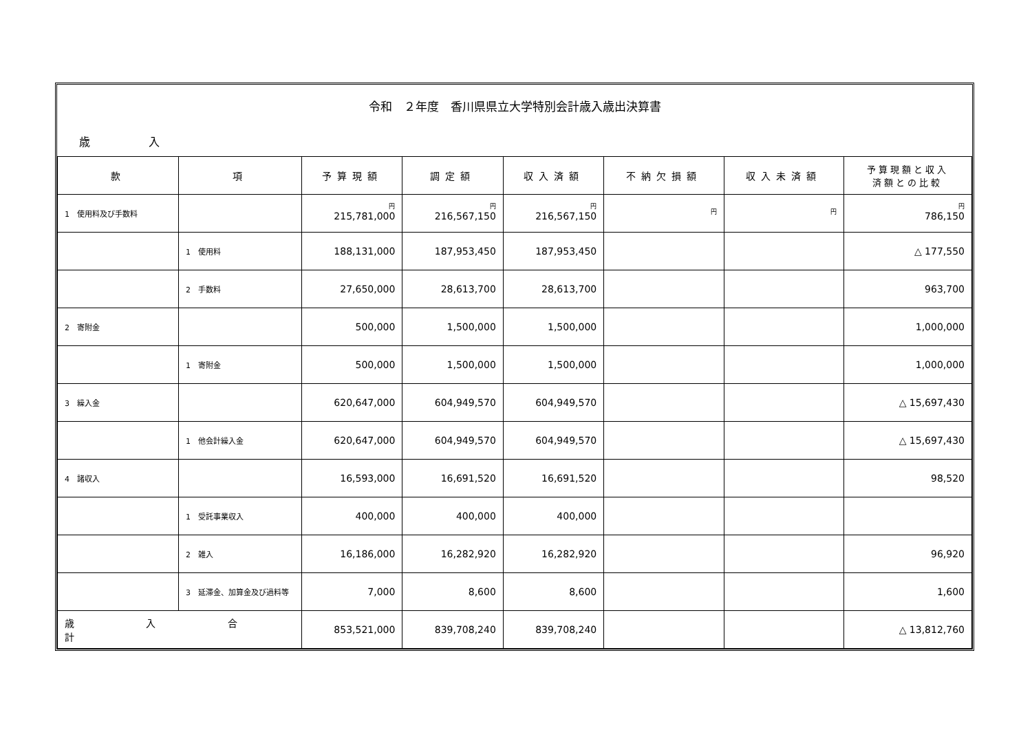令和　２年度　香川県県立大学特別会計歳入歳出決算書
歳 入
| 款 | 項 | 予算現額 | 調定額 | 収入済額 | 不納欠損額 | 収入未済額 | 予算現額と収入 済額との比較 |
| --- | --- | --- | --- | --- | --- | --- | --- |
| 1 使用料及び手数料 | | 円 215,781,000 | 円 216,567,150 | 円 216,567,150 | 円 | 円 | 円 786,150 |
| | 1 使用料 | 188,131,000 | 187,953,450 | 187,953,450 | | | △ 177,550 |
| | 2 手数料 | 27,650,000 | 28,613,700 | 28,613,700 | | | 963,700 |
| 2 寄附金 | | 500,000 | 1,500,000 | 1,500,000 | | | 1,000,000 |
| | 1 寄附金 | 500,000 | 1,500,000 | 1,500,000 | | | 1,000,000 |
| 3 繰入金 | | 620,647,000 | 604,949,570 | 604,949,570 | | | △ 15,697,430 |
| | 1 他会計繰入金 | 620,647,000 | 604,949,570 | 604,949,570 | | | △ 15,697,430 |
| 4 諸収入 | | 16,593,000 | 16,691,520 | 16,691,520 | | | 98,520 |
| | 1 受託事業収入 | 400,000 | 400,000 | 400,000 | | | |
| | 2 雑入 | 16,186,000 | 16,282,920 | 16,282,920 | | | 96,920 |
| | 3 延滞金、加算金及び過料等 | 7,000 | 8,600 | 8,600 | | | 1,600 |
| 歳 入 合 計 | | 853,521,000 | 839,708,240 | 839,708,240 | | | △ 13,812,760 |